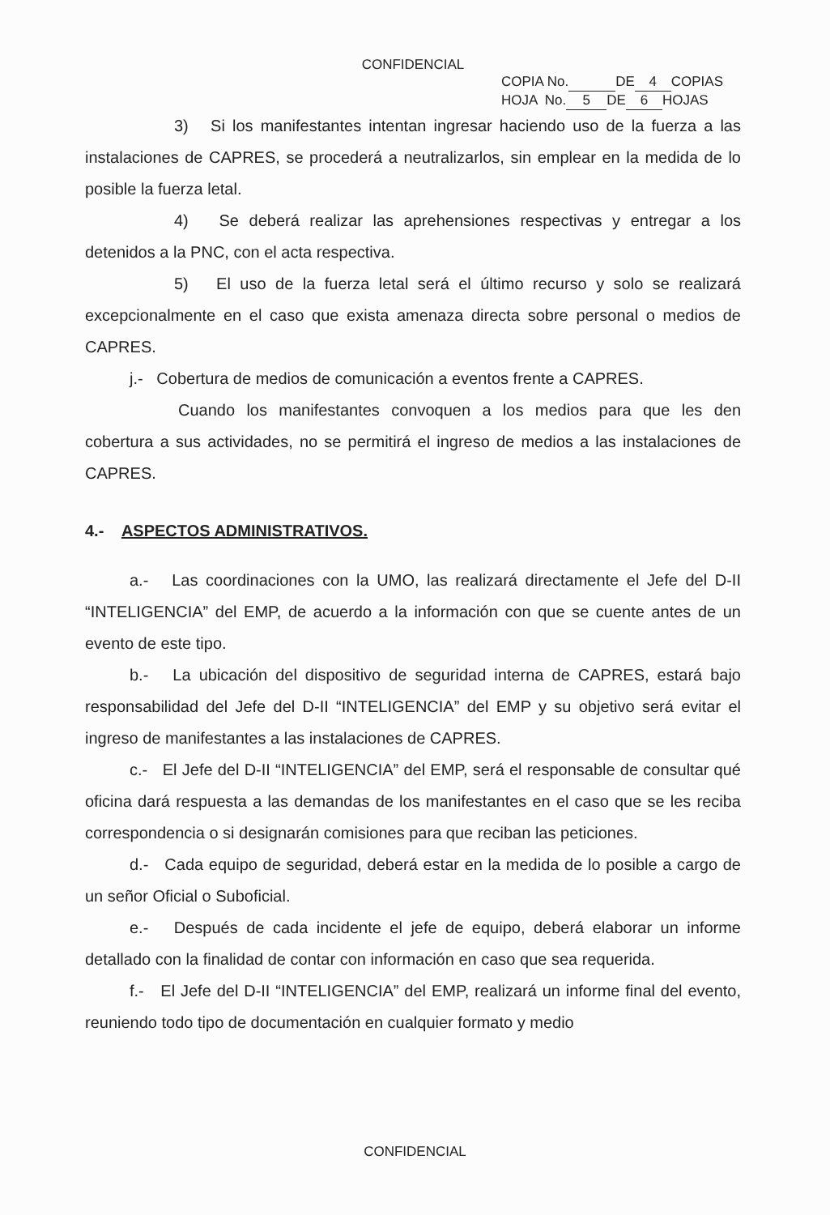CONFIDENCIAL
COPIA No. DE 4 COPIAS
HOJA No. 5 DE 6 HOJAS
3) Si los manifestantes intentan ingresar haciendo uso de la fuerza a las instalaciones de CAPRES, se procederá a neutralizarlos, sin emplear en la medida de lo posible la fuerza letal.
4) Se deberá realizar las aprehensiones respectivas y entregar a los detenidos a la PNC, con el acta respectiva.
5) El uso de la fuerza letal será el último recurso y solo se realizará excepcionalmente en el caso que exista amenaza directa sobre personal o medios de CAPRES.
j.- Cobertura de medios de comunicación a eventos frente a CAPRES.
Cuando los manifestantes convoquen a los medios para que les den cobertura a sus actividades, no se permitirá el ingreso de medios a las instalaciones de CAPRES.
4.- ASPECTOS ADMINISTRATIVOS.
a.- Las coordinaciones con la UMO, las realizará directamente el Jefe del D-II “INTELIGENCIA” del EMP, de acuerdo a la información con que se cuente antes de un evento de este tipo.
b.- La ubicación del dispositivo de seguridad interna de CAPRES, estará bajo responsabilidad del Jefe del D-II “INTELIGENCIA” del EMP y su objetivo será evitar el ingreso de manifestantes a las instalaciones de CAPRES.
c.- El Jefe del D-II “INTELIGENCIA” del EMP, será el responsable de consultar qué oficina dará respuesta a las demandas de los manifestantes en el caso que se les reciba correspondencia o si designarán comisiones para que reciban las peticiones.
d.- Cada equipo de seguridad, deberá estar en la medida de lo posible a cargo de un señor Oficial o Suboficial.
e.- Después de cada incidente el jefe de equipo, deberá elaborar un informe detallado con la finalidad de contar con información en caso que sea requerida.
f.- El Jefe del D-II “INTELIGENCIA” del EMP, realizará un informe final del evento, reuniendo todo tipo de documentación en cualquier formato y medio
CONFIDENCIAL